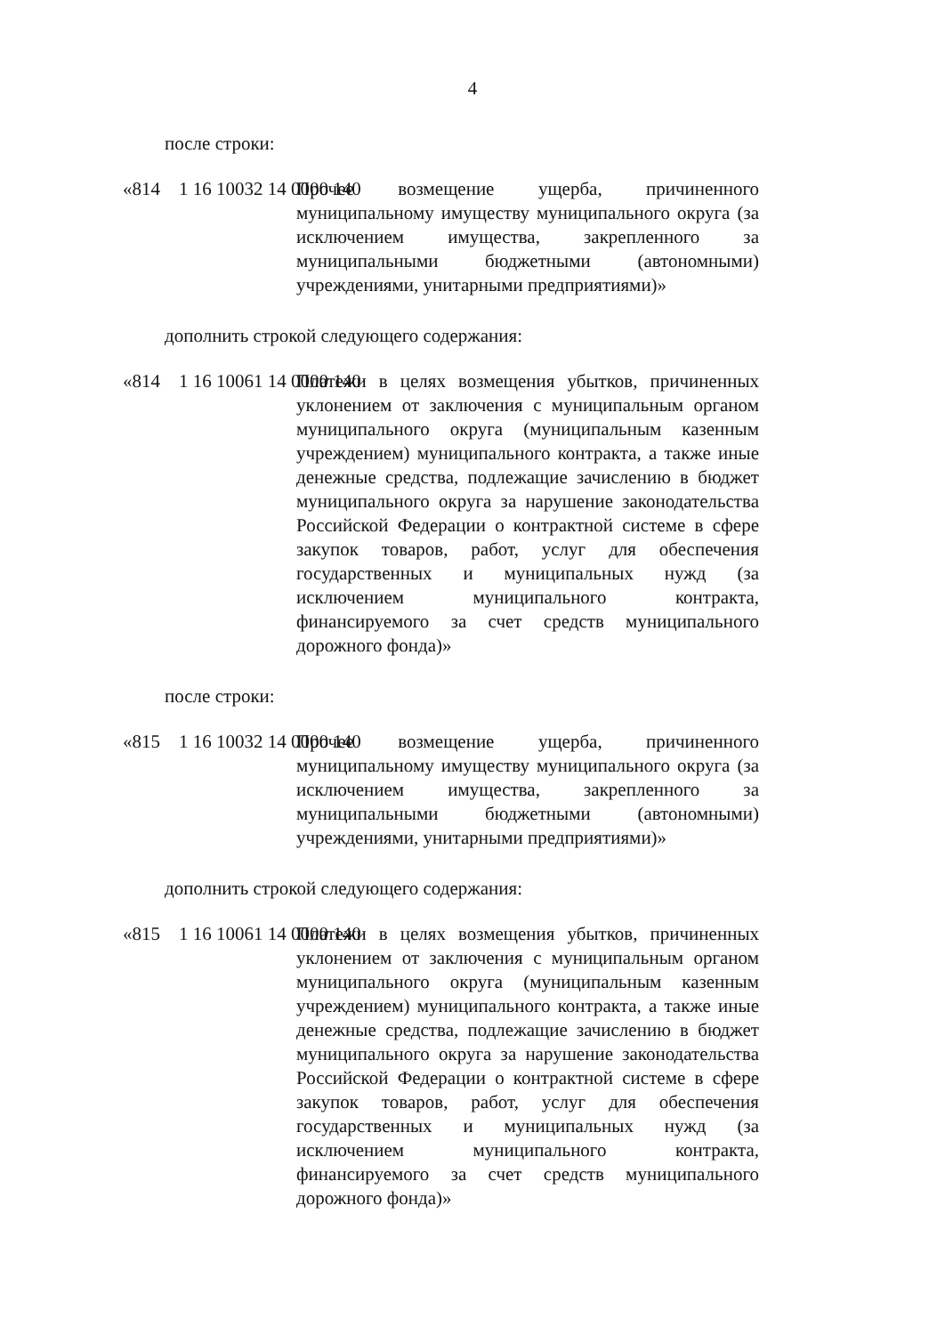4
после строки:
«814 1 16 10032 14 0000 140
Прочее возмещение ущерба, причиненного муниципальному имуществу муниципального округа (за исключением имущества, закрепленного за муниципальными бюджетными (автономными) учреждениями, унитарными предприятиями)»
дополнить строкой следующего содержания:
«814 1 16 10061 14 0000 140
Платежи в целях возмещения убытков, причиненных уклонением от заключения с муниципальным органом муниципального округа (муниципальным казенным учреждением) муниципального контракта, а также иные денежные средства, подлежащие зачислению в бюджет муниципального округа за нарушение законодательства Российской Федерации о контрактной системе в сфере закупок товаров, работ, услуг для обеспечения государственных и муниципальных нужд (за исключением муниципального контракта, финансируемого за счет средств муниципального дорожного фонда)»
после строки:
«815 1 16 10032 14 0000 140
Прочее возмещение ущерба, причиненного муниципальному имуществу муниципального округа (за исключением имущества, закрепленного за муниципальными бюджетными (автономными) учреждениями, унитарными предприятиями)»
дополнить строкой следующего содержания:
«815 1 16 10061 14 0000 140
Платежи в целях возмещения убытков, причиненных уклонением от заключения с муниципальным органом муниципального округа (муниципальным казенным учреждением) муниципального контракта, а также иные денежные средства, подлежащие зачислению в бюджет муниципального округа за нарушение законодательства Российской Федерации о контрактной системе в сфере закупок товаров, работ, услуг для обеспечения государственных и муниципальных нужд (за исключением муниципального контракта, финансируемого за счет средств муниципального дорожного фонда)»